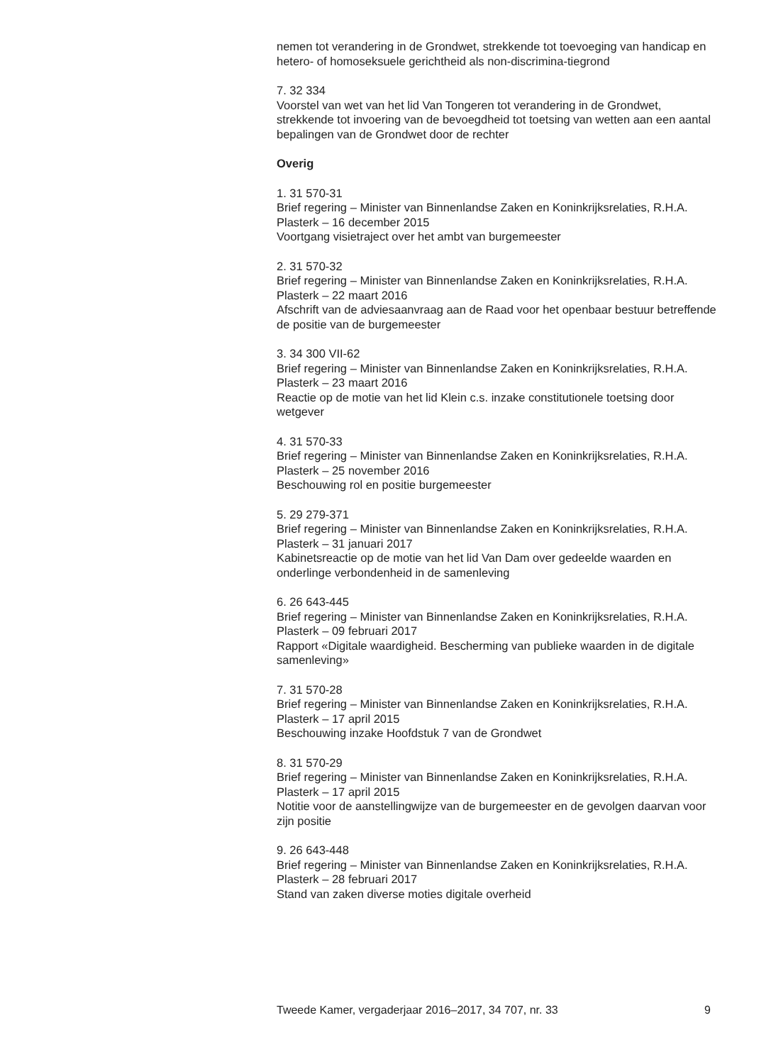nemen tot verandering in de Grondwet, strekkende tot toevoeging van handicap en hetero- of homoseksuele gerichtheid als non-discrimina-tiegrond
7. 32 334
Voorstel van wet van het lid Van Tongeren tot verandering in de Grondwet, strekkende tot invoering van de bevoegdheid tot toetsing van wetten aan een aantal bepalingen van de Grondwet door de rechter
Overig
1. 31 570-31
Brief regering – Minister van Binnenlandse Zaken en Koninkrijksrelaties, R.H.A. Plasterk – 16 december 2015
Voortgang visietraject over het ambt van burgemeester
2. 31 570-32
Brief regering – Minister van Binnenlandse Zaken en Koninkrijksrelaties, R.H.A. Plasterk – 22 maart 2016
Afschrift van de adviesaanvraag aan de Raad voor het openbaar bestuur betreffende de positie van de burgemeester
3. 34 300 VII-62
Brief regering – Minister van Binnenlandse Zaken en Koninkrijksrelaties, R.H.A. Plasterk – 23 maart 2016
Reactie op de motie van het lid Klein c.s. inzake constitutionele toetsing door wetgever
4. 31 570-33
Brief regering – Minister van Binnenlandse Zaken en Koninkrijksrelaties, R.H.A. Plasterk – 25 november 2016
Beschouwing rol en positie burgemeester
5. 29 279-371
Brief regering – Minister van Binnenlandse Zaken en Koninkrijksrelaties, R.H.A. Plasterk – 31 januari 2017
Kabinetsreactie op de motie van het lid Van Dam over gedeelde waarden en onderlinge verbondenheid in de samenleving
6. 26 643-445
Brief regering – Minister van Binnenlandse Zaken en Koninkrijksrelaties, R.H.A. Plasterk – 09 februari 2017
Rapport «Digitale waardigheid. Bescherming van publieke waarden in de digitale samenleving»
7. 31 570-28
Brief regering – Minister van Binnenlandse Zaken en Koninkrijksrelaties, R.H.A. Plasterk – 17 april 2015
Beschouwing inzake Hoofdstuk 7 van de Grondwet
8. 31 570-29
Brief regering – Minister van Binnenlandse Zaken en Koninkrijksrelaties, R.H.A. Plasterk – 17 april 2015
Notitie voor de aanstellingwijze van de burgemeester en de gevolgen daarvan voor zijn positie
9. 26 643-448
Brief regering – Minister van Binnenlandse Zaken en Koninkrijksrelaties, R.H.A. Plasterk – 28 februari 2017
Stand van zaken diverse moties digitale overheid
Tweede Kamer, vergaderjaar 2016–2017, 34 707, nr. 33 9